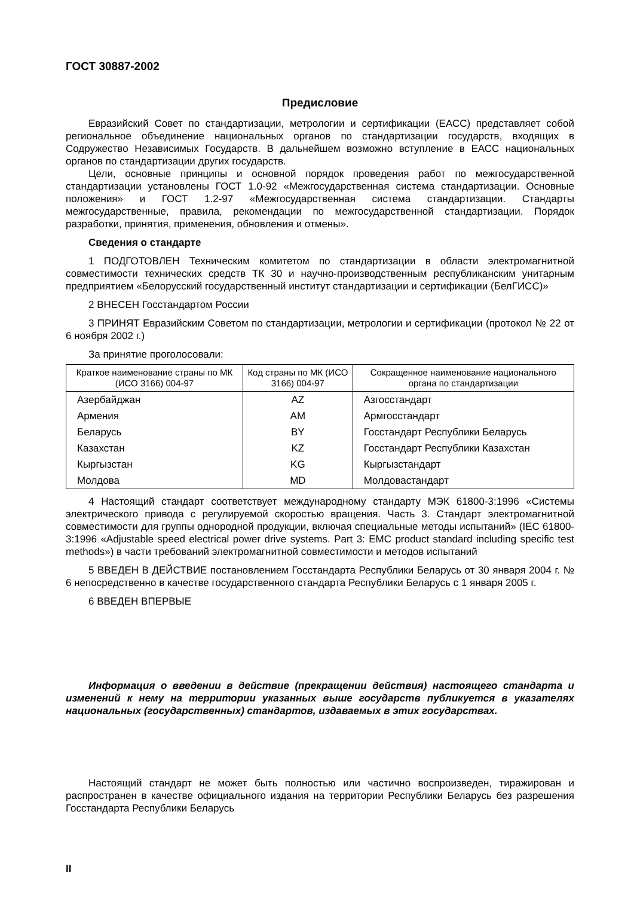ГОСТ 30887-2002
Предисловие
Евразийский Совет по стандартизации, метрологии и сертификации (ЕАСС) представляет собой региональное объединение национальных органов по стандартизации государств, входящих в Содружество Независимых Государств. В дальнейшем возможно вступление в ЕАСС национальных органов по стандартизации других государств.
Цели, основные принципы и основной порядок проведения работ по межгосударственной стандартизации установлены ГОСТ 1.0-92 «Межгосударственная система стандартизации. Основные положения» и ГОСТ 1.2-97 «Межгосударственная система стандартизации. Стандарты межгосударственные, правила, рекомендации по межгосударственной стандартизации. Порядок разработки, принятия, применения, обновления и отмены».
Сведения о стандарте
1 ПОДГОТОВЛЕН Техническим комитетом по стандартизации в области электромагнитной совместимости технических средств ТК 30 и научно-производственным республиканским унитарным предприятием «Белорусский государственный институт стандартизации и сертификации (БелГИСС)»
2 ВНЕСЕН Госстандартом России
3 ПРИНЯТ Евразийским Советом по стандартизации, метрологии и сертификации (протокол № 22 от 6 ноября 2002 г.)
За принятие проголосовали:
| Краткое наименование страны по МК (ИСО 3166) 004-97 | Код страны по МК (ИСО 3166) 004-97 | Сокращенное наименование национального органа по стандартизации |
| --- | --- | --- |
| Азербайджан | AZ | Азгосстандарт |
| Армения | AM | Армгосстандарт |
| Беларусь | BY | Госстандарт Республики Беларусь |
| Казахстан | KZ | Госстандарт Республики Казахстан |
| Кыргызстан | KG | Кыргызстандарт |
| Молдова | MD | Молдовастандарт |
4 Настоящий стандарт соответствует международному стандарту МЭК 61800-3:1996 «Системы электрического привода с регулируемой скоростью вращения. Часть 3. Стандарт электромагнитной совместимости для группы однородной продукции, включая специальные методы испытаний» (IEC 61800-3:1996 «Adjustable speed electrical power drive systems. Part 3: EMC product standard including specific test methods») в части требований электромагнитной совместимости и методов испытаний
5 ВВЕДЕН В ДЕЙСТВИЕ постановлением Госстандарта Республики Беларусь от 30 января 2004 г. № 6 непосредственно в качестве государственного стандарта Республики Беларусь с 1 января 2005 г.
6 ВВЕДЕН ВПЕРВЫЕ
Информация о введении в действие (прекращении действия) настоящего стандарта и изменений к нему на территории указанных выше государств публикуется в указателях национальных (государственных) стандартов, издаваемых в этих государствах.
Настоящий стандарт не может быть полностью или частично воспроизведен, тиражирован и распространен в качестве официального издания на территории Республики Беларусь без разрешения Госстандарта Республики Беларусь
II